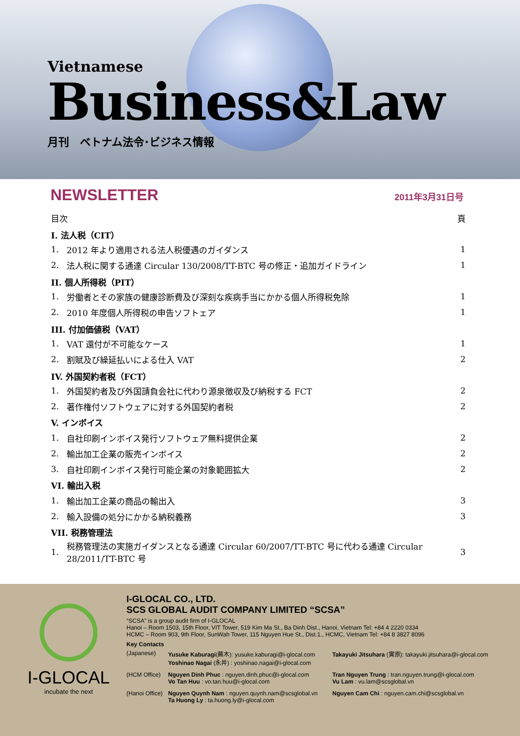Vietnamese
Business&Law
月刊　ベトナム法令･ビジネス情報
NEWSLETTER 2011年3月31日号
| 目次 | | 頁 |
| I. 法人税（CIT） | | |
| 1. | 2012 年より適用される法人税優遇のガイダンス | 1 |
| 2. | 法人税に関する通達 Circular 130/2008/TT-BTC 号の修正・追加ガイドライン | 1 |
| II. 個人所得税（PIT） | | |
| 1. | 労働者とその家族の健康診断費及び深刻な疾病手当にかかる個人所得税免除 | 1 |
| 2. | 2010 年度個人所得税の申告ソフトェア | 1 |
| III. 付加価値税（VAT） | | |
| 1. | VAT 還付が不可能なケース | 1 |
| 2. | 割賦及び繰延払いによる仕入 VAT | 2 |
| IV. 外国契約者税（FCT） | | |
| 1. | 外国契約者及び外国請負会社に代わり源泉徴収及び納税する FCT | 2 |
| 2. | 著作権付ソフトウェアに対する外国契約者税 | 2 |
| V. インボイス | | |
| 1. | 自社印刷インボイス発行ソフトウェア無料提供企業 | 2 |
| 2. | 輸出加工企業の販売インボイス | 2 |
| 3. | 自社印刷インボイス発行可能企業の対象範囲拡大 | 2 |
| VI. 輸出入税 | | |
| 1. | 輸出加工企業の商品の輸出入 | 3 |
| 2. | 輸入設備の処分にかかる納税義務 | 3 |
| VII. 税務管理法 | | |
| 1. | 税務管理法の実施ガイダンスとなる通達 Circular 60/2007/TT-BTC 号に代わる通達 Circular 28/2011/TT-BTC 号 | 3 |
I-GLOCAL
incubate the next
I-GLOCAL CO., LTD.
SCS GLOBAL AUDIT COMPANY LIMITED “SCSA”
“SCSA” is a group audit firm of I-GLOCAL
Hanoi – Room 1503, 15th Floor, VIT Tower, 519 Kim Ma St., Ba Dinh Dist., Hanoi, Vietnam Tel: +84 4 2220 0334
HCMC – Room 903, 9th Floor, SunWah Tower, 115 Nguyen Hue St., Dist.1., HCMC, Vietnam Tel: +84 8 3827 8096
Key Contacts
(Japanese)
Yusuke Kaburagi(蕪木): yusuke.kaburagi@i-glocal.com
Yoshinao Nagai (永井) : yoshinao.nagai@i-glocal.com
Takayuki Jitsuhara (實原): takayuki.jitsuhara@i-glocal.com
(HCM Office)
Nguyen Dinh Phuc : nguyen.dinh.phuc@i-glocal.com
Vo Tan Huu : vo.tan.huu@i-glocal.com
Tran Nguyen Trung : tran.nguyen.trung@i-glocal.com
Vu Lam : vu.lam@scsglobal.vn
(Hanoi Office)
Nguyen Quynh Nam : nguyen.quynh.nam@scsglobal.vn
Ta Huong Ly : ta.huong.ly@i-glocal.com
Nguyen Cam Chi : nguyen.cam.chi@scsglobal.vn